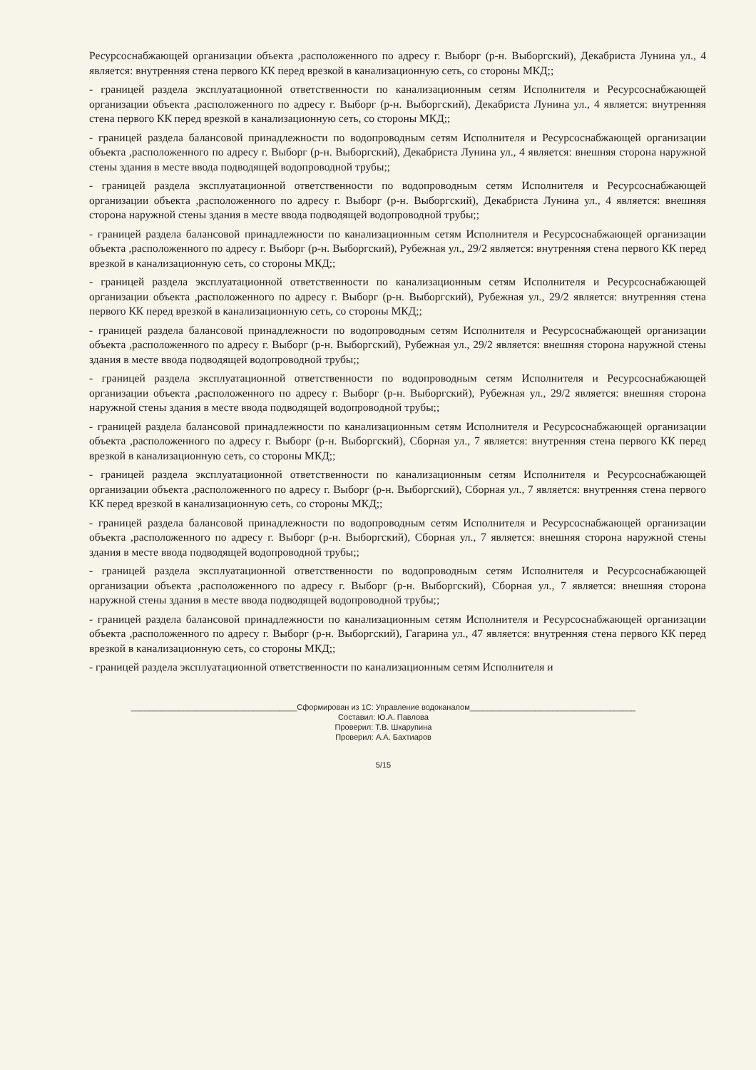Ресурсоснабжающей организации объекта ,расположенного по адресу г. Выборг (р-н. Выборгский), Декабриста Лунина ул., 4 является: внутренняя стена первого КК перед врезкой в канализационную сеть, со стороны МКД;;
- границей раздела эксплуатационной ответственности по канализационным сетям Исполнителя и Ресурсоснабжающей организации объекта ,расположенного по адресу г. Выборг (р-н. Выборгский), Декабриста Лунина ул., 4 является: внутренняя стена первого КК перед врезкой в канализационную сеть, со стороны МКД;;
- границей раздела балансовой принадлежности по водопроводным сетям Исполнителя и Ресурсоснабжающей организации объекта ,расположенного по адресу г. Выборг (р-н. Выборгский), Декабриста Лунина ул., 4 является: внешняя сторона наружной стены здания в месте ввода подводящей водопроводной трубы;;
- границей раздела эксплуатационной ответственности по водопроводным сетям Исполнителя и Ресурсоснабжающей организации объекта ,расположенного по адресу г. Выборг (р-н. Выборгский), Декабриста Лунина ул., 4 является: внешняя сторона наружной стены здания в месте ввода подводящей водопроводной трубы;;
- границей раздела балансовой принадлежности по канализационным сетям Исполнителя и Ресурсоснабжающей организации объекта ,расположенного по адресу г. Выборг (р-н. Выборгский), Рубежная ул., 29/2 является: внутренняя стена первого КК перед врезкой в канализационную сеть, со стороны МКД;;
- границей раздела эксплуатационной ответственности по канализационным сетям Исполнителя и Ресурсоснабжающей организации объекта ,расположенного по адресу г. Выборг (р-н. Выборгский), Рубежная ул., 29/2 является: внутренняя стена первого КК перед врезкой в канализационную сеть, со стороны МКД;;
- границей раздела балансовой принадлежности по водопроводным сетям Исполнителя и Ресурсоснабжающей организации объекта ,расположенного по адресу г. Выборг (р-н. Выборгский), Рубежная ул., 29/2 является: внешняя сторона наружной стены здания в месте ввода подводящей водопроводной трубы;;
- границей раздела эксплуатационной ответственности по водопроводным сетям Исполнителя и Ресурсоснабжающей организации объекта ,расположенного по адресу г. Выборг (р-н. Выборгский), Рубежная ул., 29/2 является: внешняя сторона наружной стены здания в месте ввода подводящей водопроводной трубы;;
- границей раздела балансовой принадлежности по канализационным сетям Исполнителя и Ресурсоснабжающей организации объекта ,расположенного по адресу г. Выборг (р-н. Выборгский), Сборная ул., 7 является: внутренняя стена первого КК перед врезкой в канализационную сеть, со стороны МКД;;
- границей раздела эксплуатационной ответственности по канализационным сетям Исполнителя и Ресурсоснабжающей организации объекта ,расположенного по адресу г. Выборг (р-н. Выборгский), Сборная ул., 7 является: внутренняя стена первого КК перед врезкой в канализационную сеть, со стороны МКД;;
- границей раздела балансовой принадлежности по водопроводным сетям Исполнителя и Ресурсоснабжающей организации объекта ,расположенного по адресу г. Выборг (р-н. Выборгский), Сборная ул., 7 является: внешняя сторона наружной стены здания в месте ввода подводящей водопроводной трубы;;
- границей раздела эксплуатационной ответственности по водопроводным сетям Исполнителя и Ресурсоснабжающей организации объекта ,расположенного по адресу г. Выборг (р-н. Выборгский), Сборная ул., 7 является: внешняя сторона наружной стены здания в месте ввода подводящей водопроводной трубы;;
- границей раздела балансовой принадлежности по канализационным сетям Исполнителя и Ресурсоснабжающей организации объекта ,расположенного по адресу г. Выборг (р-н. Выборгский), Гагарина ул., 47 является: внутренняя стена первого КК перед врезкой в канализационную сеть, со стороны МКД;;
- границей раздела эксплуатационной ответственности по канализационным сетям Исполнителя и
______________________________________Сформирован из 1С: Управление водоканалом______________________________________
Составил: Ю.А. Павлова
Проверил: Т.В. Шкарупина
Проверил: А.А. Бахтиаров
5/15